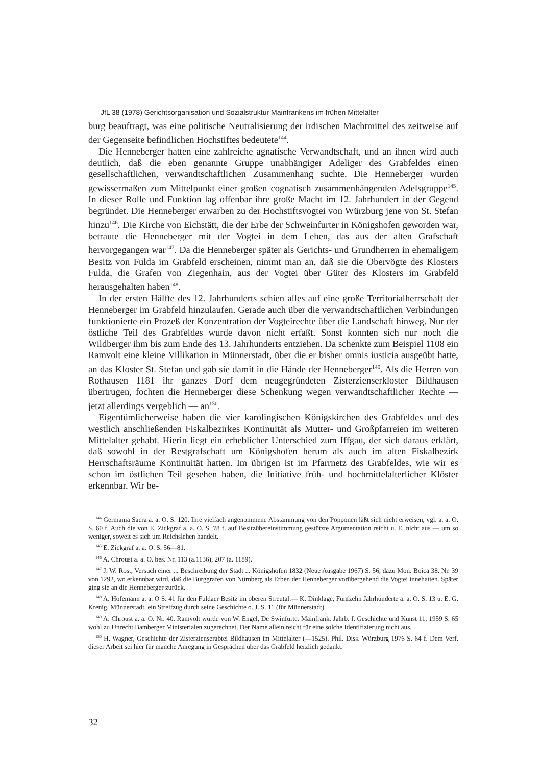JfL 38 (1978) Gerichtsorganisation und Sozialstruktur Mainfrankens im frühen Mittelalter
burg beauftragt, was eine politische Neutralisierung der irdischen Machtmittel des zeitweise auf der Gegenseite befindlichen Hochstiftes bedeutete<sup>144</sup>.
Die Henneberger hatten eine zahlreiche agnatische Verwandtschaft, und an ihnen wird auch deutlich, daß die eben genannte Gruppe unabhängiger Adeliger des Grabfeldes einen gesellschaftlichen, verwandtschaftlichen Zusammenhang suchte. Die Henneberger wurden gewissermaßen zum Mittelpunkt einer großen cognatisch zusammenhängenden Adelsgruppe<sup>145</sup>. In dieser Rolle und Funktion lag offenbar ihre große Macht im 12. Jahrhundert in der Gegend begründet. Die Henneberger erwarben zu der Hochstiftsvogtei von Würzburg jene von St. Stefan hinzu<sup>146</sup>. Die Kirche von Eichstätt, die der Erbe der Schweinfurter in Königshofen geworden war, betraute die Henneberger mit der Vogtei in dem Lehen, das aus der alten Grafschaft hervorgegangen war<sup>147</sup>. Da die Henneberger später als Gerichts- und Grundherren in ehemaligem Besitz von Fulda im Grabfeld erscheinen, nimmt man an, daß sie die Obervögte des Klosters Fulda, die Grafen von Ziegenhain, aus der Vogtei über Güter des Klosters im Grabfeld herausgehalten haben<sup>148</sup>.
In der ersten Hälfte des 12. Jahrhunderts schien alles auf eine große Territorialherrschaft der Henneberger im Grabfeld hinzulaufen. Gerade auch über die verwandtschaftlichen Verbindungen funktionierte ein Prozeß der Konzentration der Vogteirechte über die Landschaft hinweg. Nur der östliche Teil des Grabfeldes wurde davon nicht erfaßt. Sonst konnten sich nur noch die Wildberger ihm bis zum Ende des 13. Jahrhunderts entziehen. Da schenkte zum Beispiel 1108 ein Ramvolt eine kleine Villikation in Münnerstadt, über die er bisher omnis iusticia ausgeübt hatte, an das Kloster St. Stefan und gab sie damit in die Hände der Henneberger<sup>149</sup>. Als die Herren von Rothausen 1181 ihr ganzes Dorf dem neugegründeten Zisterzienserkloster Bildhausen übertrugen, fochten die Henneberger diese Schenkung wegen verwandtschaftlicher Rechte — jetzt allerdings vergeblich — an<sup>150</sup>.
Eigentümlicherweise haben die vier karolingischen Königskirchen des Grabfeldes und des westlich anschließenden Fiskalbezirkes Kontinuität als Mutter- und Großpfarreien im weiteren Mittelalter gehabt. Hierin liegt ein erheblicher Unterschied zum Iffgau, der sich daraus erklärt, daß sowohl in der Restgrafschaft um Königshofen herum als auch im alten Fiskalbezirk Herrschaftsräume Kontinuität hatten. Im übrigen ist im Pfarrnetz des Grabfeldes, wie wir es schon im östlichen Teil gesehen haben, die Initiative früh- und hochmittelalterlicher Klöster erkennbar. Wir be-
<sup>144</sup> Germania Sacra a. a. O. S. 120. Ihre vielfach angenommene Abstammung von den Popponen läßt sich nicht erweisen, vgl. a. a. O. S. 60 f. Auch die von E. Zickgraf a. a. O. S. 78 f. auf Besitzübereinstimmung gestützte Argumentation reicht u. E. nicht aus — um so weniger, soweit es sich um Reichslehen handelt.
<sup>145</sup> E. Zickgraf a. a. O. S. 56—81.
<sup>146</sup> A. Chroust a. a. O. bes. Nr. 113 (a.1136), 207 (a. 1189).
<sup>147</sup> J. W. Rost, Versuch einer ... Beschreibung der Stadt ... Königshofen 1832 (Neue Ausgabe 1967) S. 56, dazu Mon. Boica 38. Nr. 39 von 1292, wo erkennbar wird, daß die Burggrafen von Nürnberg als Erben der Henneberger vorübergehend die Vogtei innehatten. Später ging sie an die Henneberger zurück.
<sup>148</sup> A. Hofemann a. a. O S. 41 für den Fuldaer Besitz im oberen Streutal.— K. Dinklage, Fünfzehn Jahrhunderte a. a. O. S. 13 u. E. G. Krenig, Münnerstadt, ein Streifzug durch seine Geschichte o. J. S. 11 (für Münnerstadt).
<sup>149</sup> A. Chroust a. a. O. Nr. 40. Ramvolt wurde von W. Engel, De Swinfurte. Mainfränk. Jahrb. f. Geschichte und Kunst 11. 1959 S. 65 wohl zu Unrecht Bamberger Ministerialen zugerechnet. Der Name allein reicht für eine solche Identifizierung nicht aus.
<sup>150</sup> H. Wagner, Geschichte der Zisterzienserabtei Bildhausen im Mittelalter (—1525). Phil. Diss. Würzburg 1976 S. 64 f. Dem Verf. dieser Arbeit sei hier für manche Anregung in Gesprächen über das Grabfeld herzlich gedankt.
32